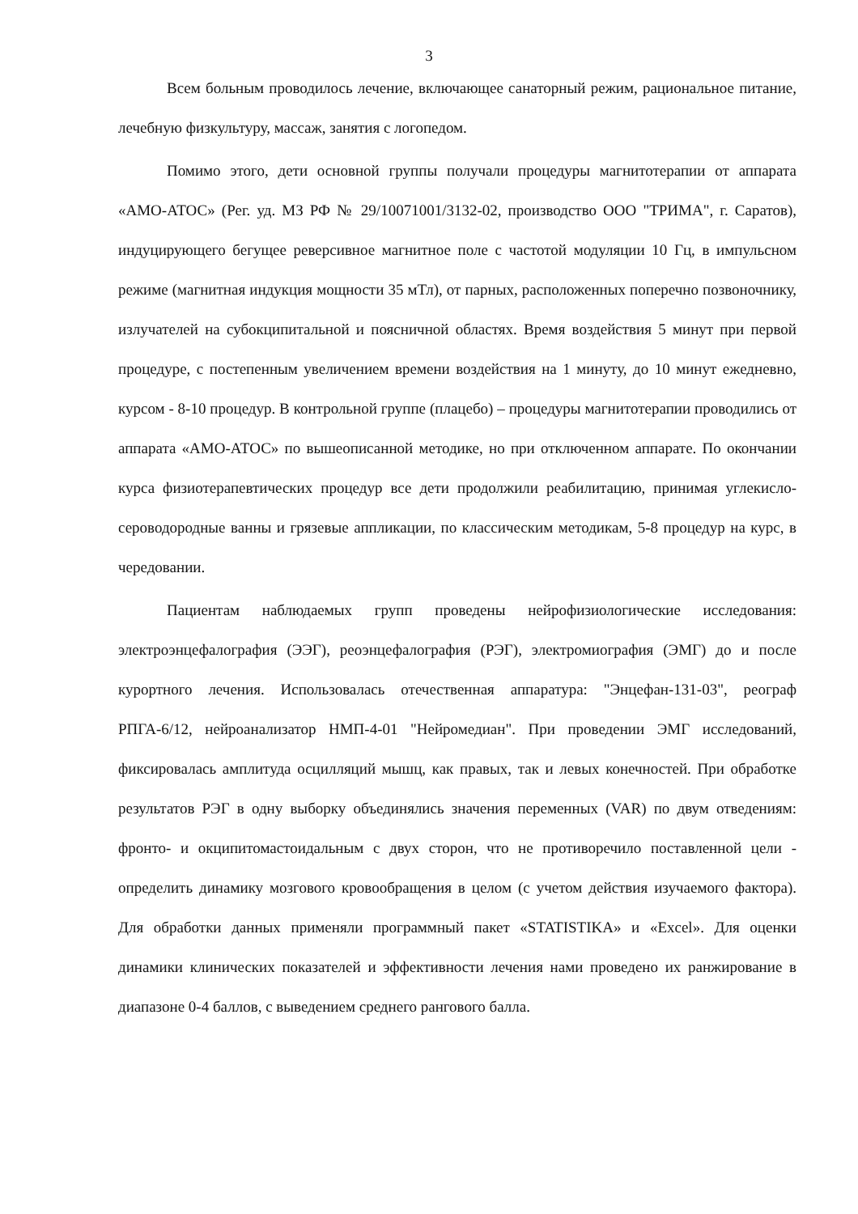3
Всем больным проводилось лечение, включающее санаторный режим, рациональное питание, лечебную физкультуру, массаж, занятия с логопедом.
Помимо этого, дети основной группы получали процедуры магнитотерапии от аппарата «АМО-АТОС» (Рег. уд. МЗ РФ № 29/10071001/3132-02, производство ООО "ТРИМА", г. Саратов), индуцирующего бегущее реверсивное магнитное поле с частотой модуляции 10 Гц, в импульсном режиме (магнитная индукция мощности 35 мТл), от парных, расположенных поперечно позвоночнику, излучателей на субокципитальной и поясничной областях. Время воздействия 5 минут при первой процедуре, с постепенным увеличением времени воздействия на 1 минуту, до 10 минут ежедневно, курсом - 8-10 процедур. В контрольной группе (плацебо) – процедуры магнитотерапии проводились от аппарата «АМО-АТОС» по вышеописанной методике, но при отключенном аппарате. По окончании курса физиотерапевтических процедур все дети продолжили реабилитацию, принимая углекисло-сероводородные ванны и грязевые аппликации, по классическим методикам, 5-8 процедур на курс, в чередовании.
Пациентам наблюдаемых групп проведены нейрофизиологические исследования: электроэнцефалография (ЭЭГ), реоэнцефалография (РЭГ), электромиография (ЭМГ) до и после курортного лечения. Использовалась отечественная аппаратура: "Энцефан-131-03", реограф РПГА-6/12, нейроанализатор НМП-4-01 "Нейромедиан". При проведении ЭМГ исследований, фиксировалась амплитуда осцилляций мышц, как правых, так и левых конечностей. При обработке результатов РЭГ в одну выборку объединялись значения переменных (VAR) по двум отведениям: фронто- и окципитомастоидальным с двух сторон, что не противоречило поставленной цели - определить динамику мозгового кровообращения в целом (с учетом действия изучаемого фактора). Для обработки данных применяли программный пакет «STATISTIKA» и «Excel». Для оценки динамики клинических показателей и эффективности лечения нами проведено их ранжирование в диапазоне 0-4 баллов, с выведением среднего рангового балла.